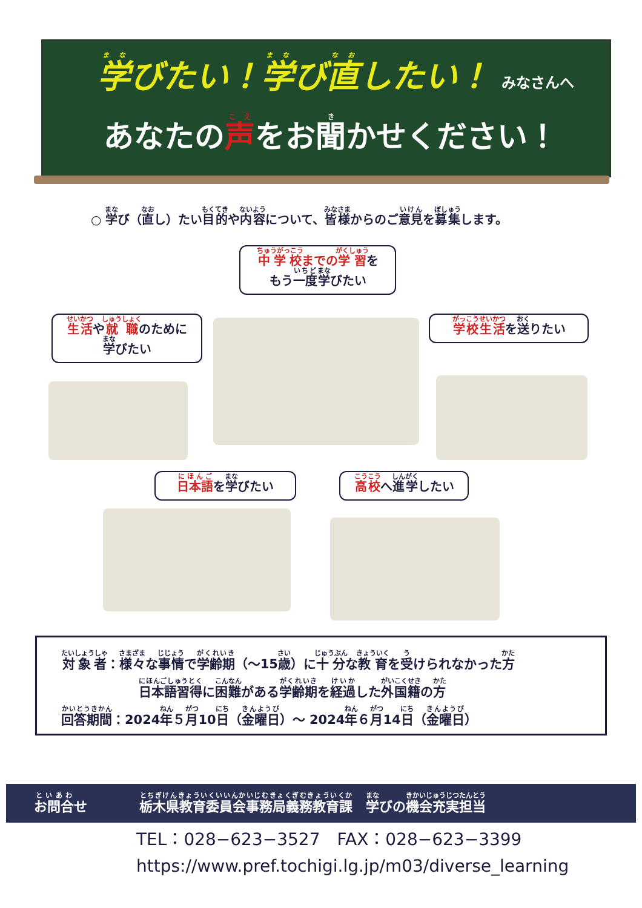学びたい！学び直したい！ みなさんへ
あなたの声をお聞かせください！
○ 学び（直し）たい目的や内容について、皆様からのご意見を募集します。
中学校までの学習を
もう一度学びたい
生活や就職のために
学びたい
学校生活を送りたい
日本語を学びたい 高校へ進学したい
対象者：様々な事情で学齢期（～15歳）に十分な教育を受けられなかった方
日本語習得に困難がある学齢期を経過した外国籍の方
回答期間：2024年５月10日（金曜日）～ 2024年６月14日（金曜日）
お問合せ
栃木県教育委員会事務局義務教育課　学びの機会充実担当
TEL：028−623−3527　FAX：028−623−3399
https://www.pref.tochigi.lg.jp/m03/diverse_learning